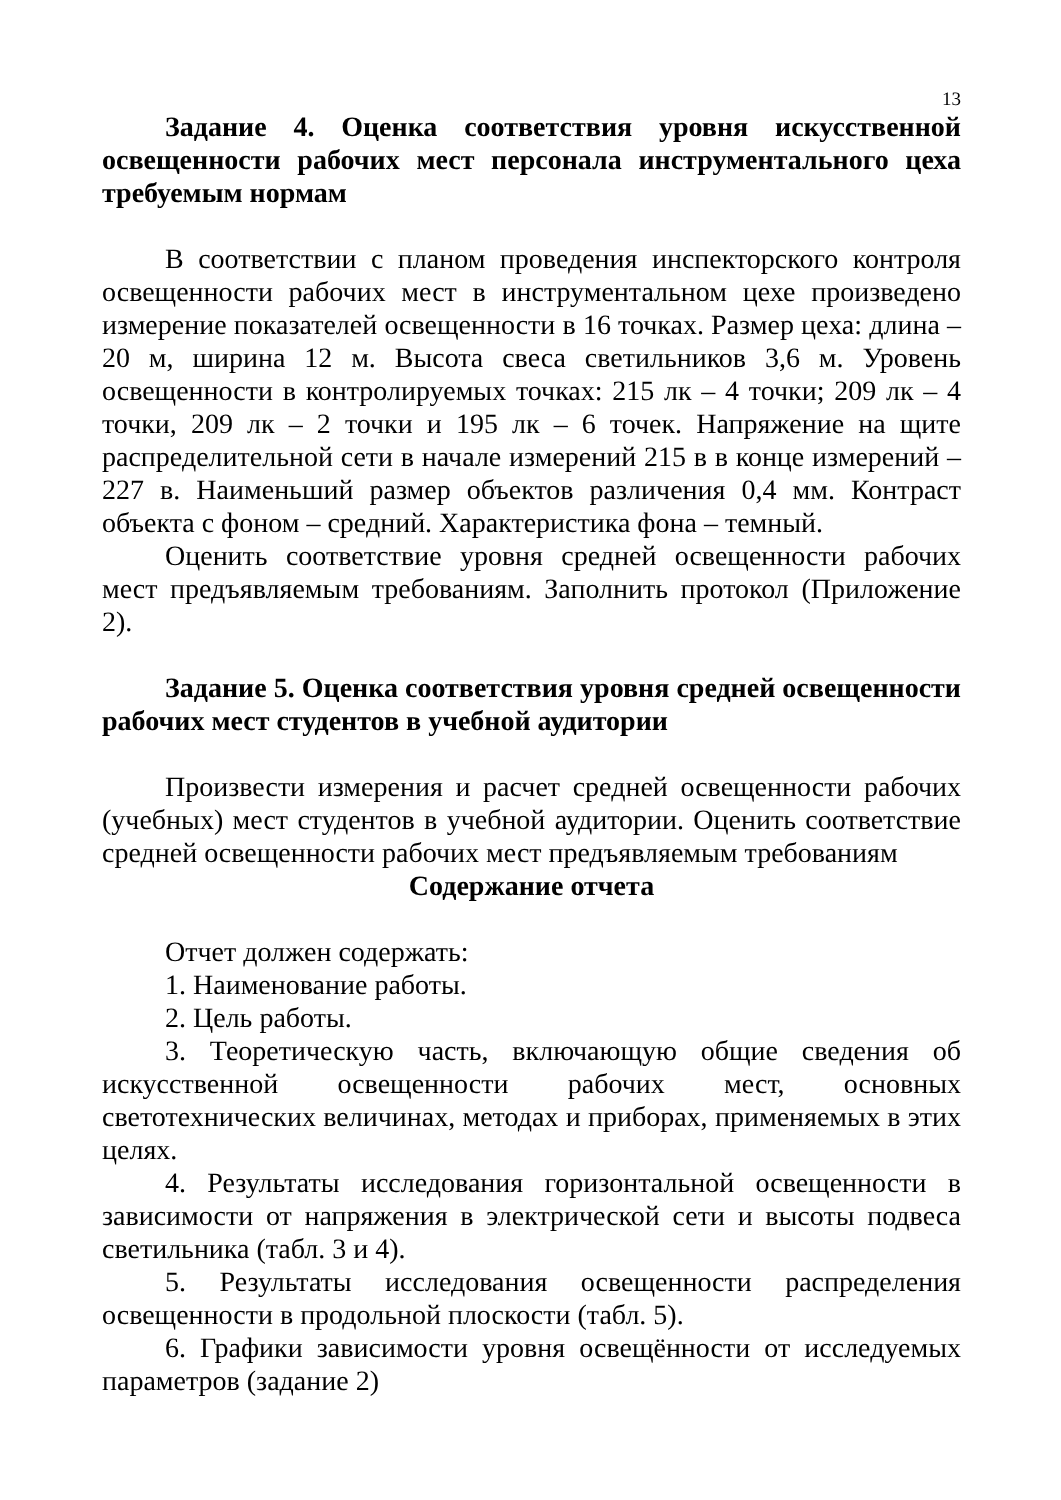13
Задание 4. Оценка соответствия уровня искусственной освещенности рабочих мест персонала инструментального цеха требуемым нормам
В соответствии с планом проведения инспекторского контроля освещенности рабочих мест в инструментальном цехе произведено измерение показателей освещенности в 16 точках. Размер цеха: длина – 20 м, ширина 12 м. Высота свеса светильников 3,6 м. Уровень освещенности в контролируемых точках: 215 лк – 4 точки; 209 лк – 4 точки, 209 лк – 2 точки и 195 лк – 6 точек. Напряжение на щите распределительной сети в начале измерений 215 в в конце измерений – 227 в. Наименьший размер объектов различения 0,4 мм. Контраст объекта с фоном – средний. Характеристика фона – темный.
Оценить соответствие уровня средней освещенности рабочих мест предъявляемым требованиям. Заполнить протокол (Приложение 2).
Задание 5. Оценка соответствия уровня средней освещенности рабочих мест студентов в учебной аудитории
Произвести измерения и расчет средней освещенности рабочих (учебных) мест студентов в учебной аудитории. Оценить соответствие средней освещенности рабочих мест предъявляемым требованиям
Содержание отчета
Отчет должен содержать:
1. Наименование работы.
2. Цель работы.
3. Теоретическую часть, включающую общие сведения об искусственной освещенности рабочих мест, основных светотехнических величинах, методах и приборах, применяемых в этих целях.
4. Результаты исследования горизонтальной освещенности в зависимости от напряжения в электрической сети и высоты подвеса светильника (табл. 3 и 4).
5. Результаты исследования освещенности распределения освещенности в продольной плоскости (табл. 5).
6. Графики зависимости уровня освещённости от исследуемых параметров (задание 2)